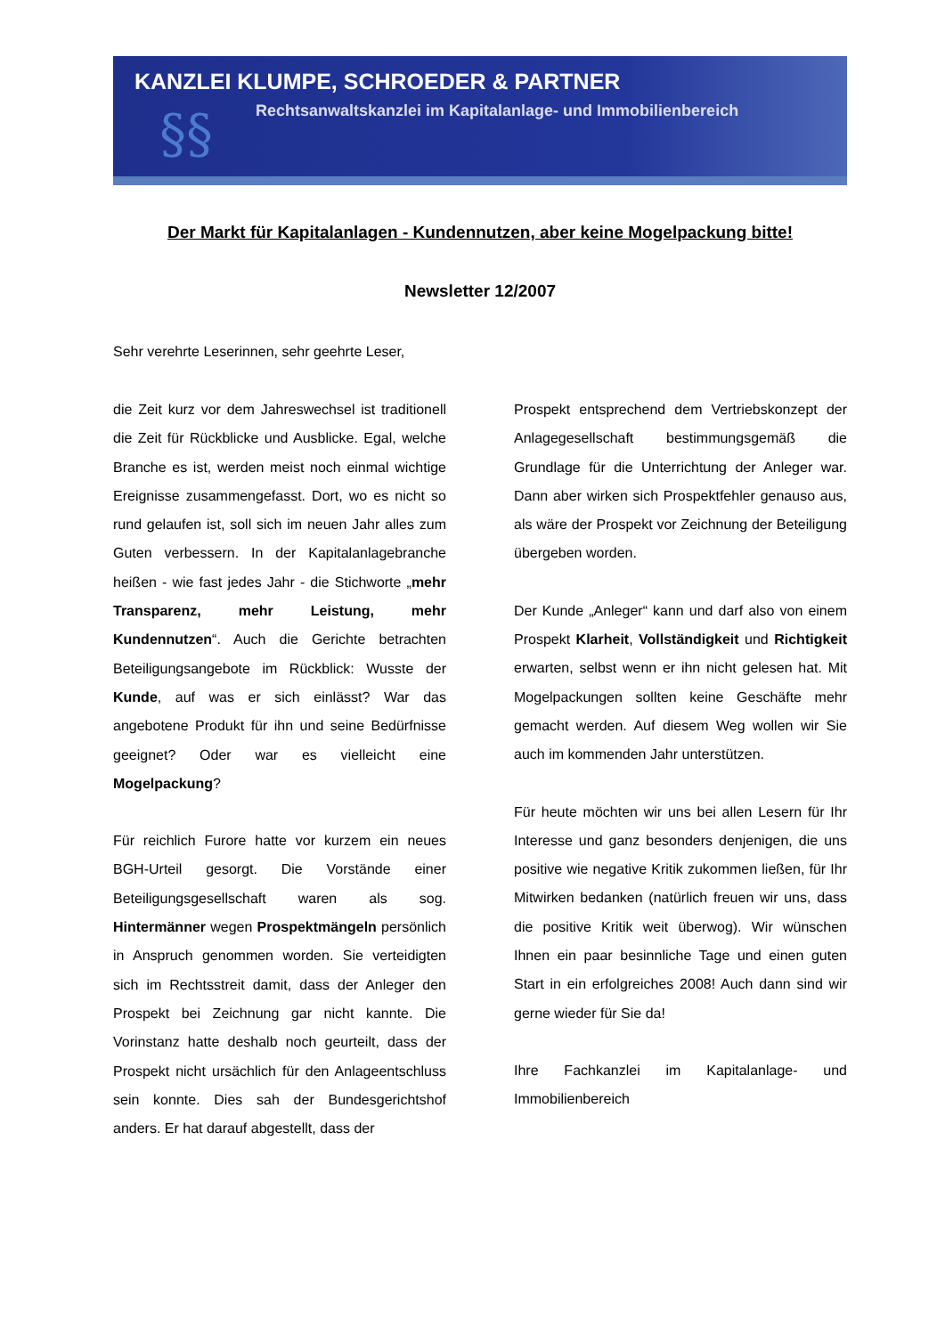KANZLEI KLUMPE, SCHROEDER & PARTNER
Rechtsanwaltskanzlei im Kapitalanlage- und Immobilienbereich
§§
Der Markt für Kapitalanlagen - Kundennutzen, aber keine Mogelpackung bitte!
Newsletter 12/2007
Sehr verehrte Leserinnen, sehr geehrte Leser,
die Zeit kurz vor dem Jahreswechsel ist traditionell die Zeit für Rückblicke und Ausblicke. Egal, welche Branche es ist, werden meist noch einmal wichtige Ereignisse zusammengefasst. Dort, wo es nicht so rund gelaufen ist, soll sich im neuen Jahr alles zum Guten verbessern. In der Kapitalanlagebranche heißen - wie fast jedes Jahr - die Stichworte „mehr Transparenz, mehr Leistung, mehr Kundennutzen“. Auch die Gerichte betrachten Beteiligungsangebote im Rückblick: Wusste der Kunde, auf was er sich einlässt? War das angebotene Produkt für ihn und seine Bedürfnisse geeignet? Oder war es vielleicht eine Mogelpackung?
Für reichlich Furore hatte vor kurzem ein neues BGH-Urteil gesorgt. Die Vorstände einer Beteiligungsgesellschaft waren als sog. Hintermänner wegen Prospektmängeln persönlich in Anspruch genommen worden. Sie verteidigten sich im Rechtsstreit damit, dass der Anleger den Prospekt bei Zeichnung gar nicht kannte. Die Vorinstanz hatte deshalb noch geurteilt, dass der Prospekt nicht ursächlich für den Anlageentschluss sein konnte. Dies sah der Bundesgerichtshof anders. Er hat darauf abgestellt, dass der
Prospekt entsprechend dem Vertriebskonzept der Anlagegesellschaft bestimmungsgemäß die Grundlage für die Unterrichtung der Anleger war. Dann aber wirken sich Prospektfehler genauso aus, als wäre der Prospekt vor Zeichnung der Beteiligung übergeben worden.
Der Kunde „Anleger“ kann und darf also von einem Prospekt Klarheit, Vollständigkeit und Richtigkeit erwarten, selbst wenn er ihn nicht gelesen hat. Mit Mogelpackungen sollten keine Geschäfte mehr gemacht werden. Auf diesem Weg wollen wir Sie auch im kommenden Jahr unterstützen.
Für heute möchten wir uns bei allen Lesern für Ihr Interesse und ganz besonders denjenigen, die uns positive wie negative Kritik zukommen ließen, für Ihr Mitwirken bedanken (natürlich freuen wir uns, dass die positive Kritik weit überwog). Wir wünschen Ihnen ein paar besinnliche Tage und einen guten Start in ein erfolgreiches 2008! Auch dann sind wir gerne wieder für Sie da!
Ihre Fachkanzlei im Kapitalanlage- und Immobilienbereich